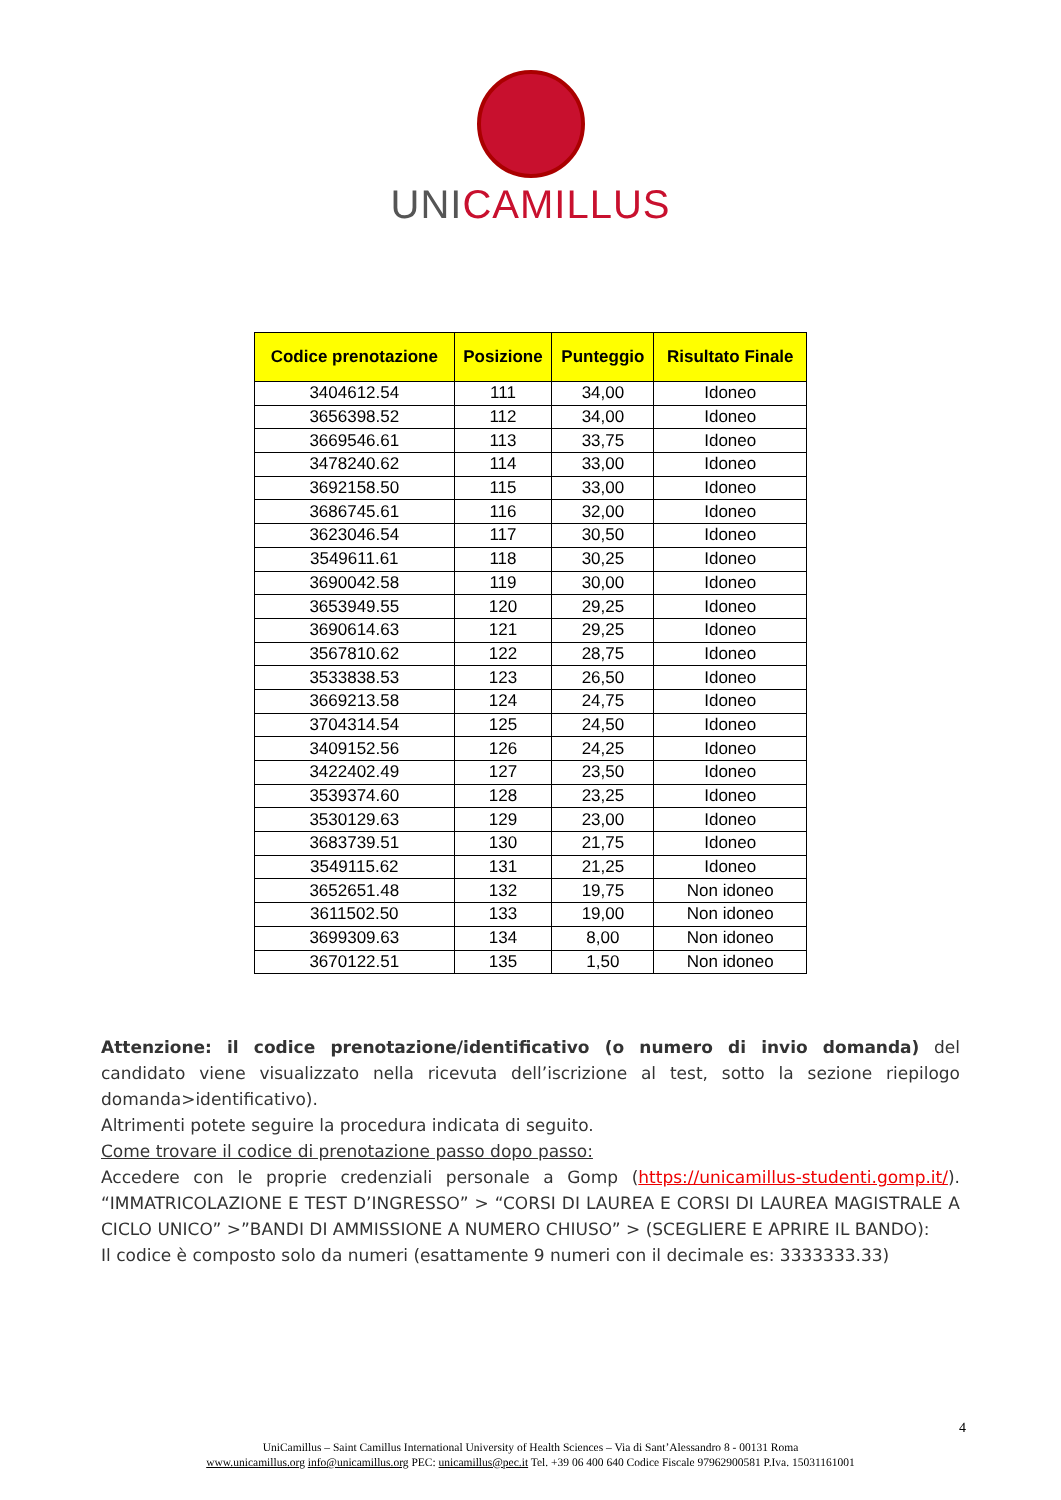UNICAMILLUS
| Codice prenotazione | Posizione | Punteggio | Risultato Finale |
| --- | --- | --- | --- |
| 3404612.54 | 111 | 34,00 | Idoneo |
| 3656398.52 | 112 | 34,00 | Idoneo |
| 3669546.61 | 113 | 33,75 | Idoneo |
| 3478240.62 | 114 | 33,00 | Idoneo |
| 3692158.50 | 115 | 33,00 | Idoneo |
| 3686745.61 | 116 | 32,00 | Idoneo |
| 3623046.54 | 117 | 30,50 | Idoneo |
| 3549611.61 | 118 | 30,25 | Idoneo |
| 3690042.58 | 119 | 30,00 | Idoneo |
| 3653949.55 | 120 | 29,25 | Idoneo |
| 3690614.63 | 121 | 29,25 | Idoneo |
| 3567810.62 | 122 | 28,75 | Idoneo |
| 3533838.53 | 123 | 26,50 | Idoneo |
| 3669213.58 | 124 | 24,75 | Idoneo |
| 3704314.54 | 125 | 24,50 | Idoneo |
| 3409152.56 | 126 | 24,25 | Idoneo |
| 3422402.49 | 127 | 23,50 | Idoneo |
| 3539374.60 | 128 | 23,25 | Idoneo |
| 3530129.63 | 129 | 23,00 | Idoneo |
| 3683739.51 | 130 | 21,75 | Idoneo |
| 3549115.62 | 131 | 21,25 | Idoneo |
| 3652651.48 | 132 | 19,75 | Non idoneo |
| 3611502.50 | 133 | 19,00 | Non idoneo |
| 3699309.63 | 134 | 8,00 | Non idoneo |
| 3670122.51 | 135 | 1,50 | Non idoneo |
Attenzione: il codice prenotazione/identificativo (o numero di invio domanda) del candidato viene visualizzato nella ricevuta dell’iscrizione al test, sotto la sezione riepilogo domanda>identificativo).
Altrimenti potete seguire la procedura indicata di seguito.
Come trovare il codice di prenotazione passo dopo passo:
Accedere con le proprie credenziali personale a Gomp (https://unicamillus-studenti.gomp.it/). “IMMATRICOLAZIONE E TEST D’INGRESSO” > “CORSI DI LAUREA E CORSI DI LAUREA MAGISTRALE A CICLO UNICO” >”BANDI DI AMMISSIONE A NUMERO CHIUSO” > (SCEGLIERE E APRIRE IL BANDO):
Il codice è composto solo da numeri (esattamente 9 numeri con il decimale es: 3333333.33)
4
UniCamillus – Saint Camillus International University of Health Sciences – Via di Sant’Alessandro 8 - 00131 Roma
www.unicamillus.org info@unicamillus.org PEC: unicamillus@pec.it Tel. +39 06 400 640 Codice Fiscale 97962900581 P.Iva. 15031161001